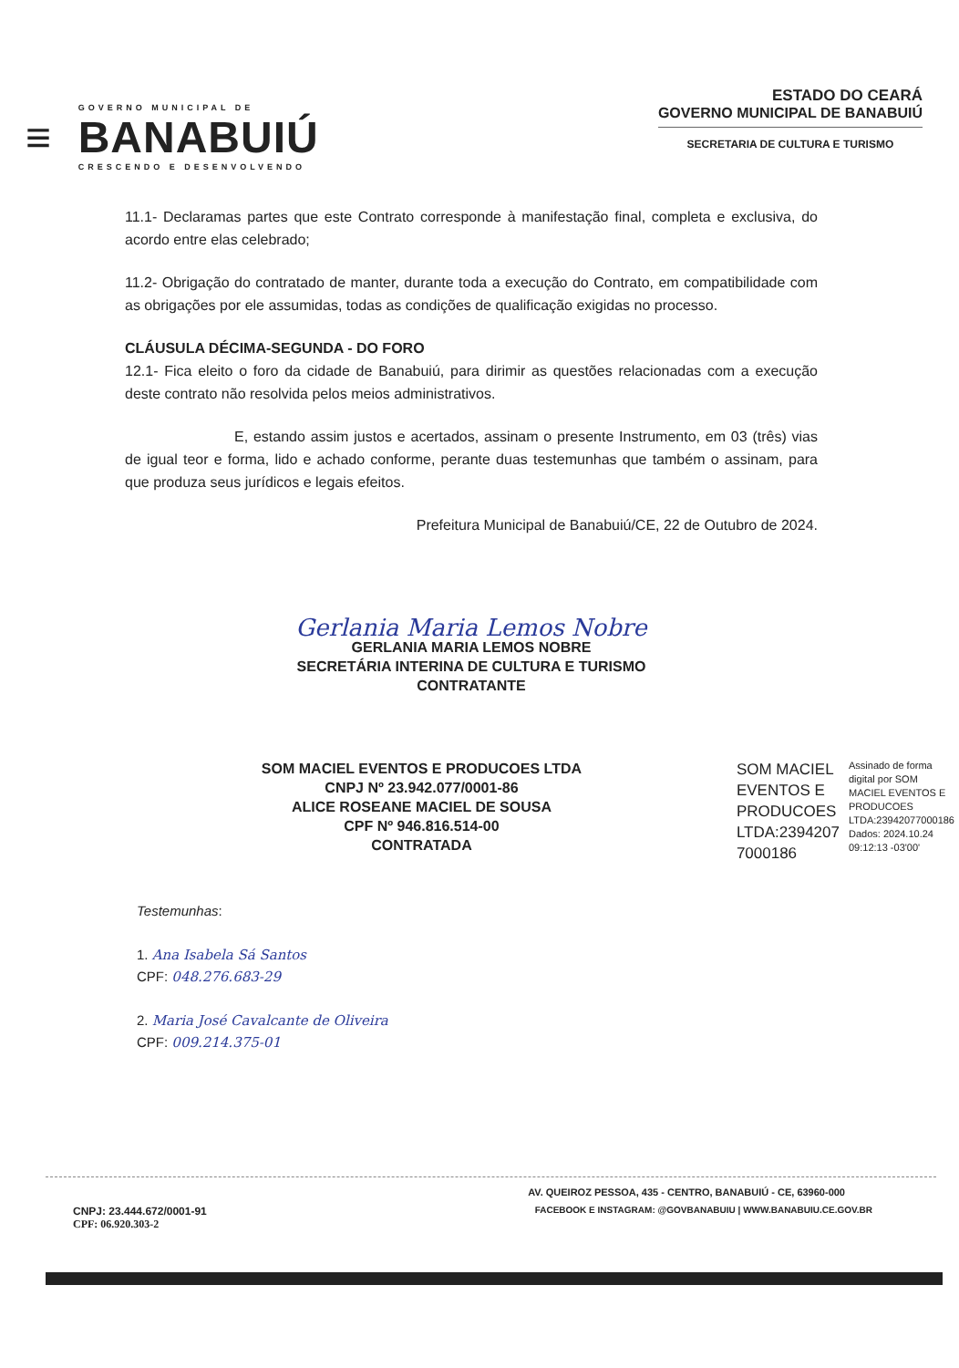≡
GOVERNO MUNICIPAL DE
BANABUIÚ
CRESCENDO E DESENVOLVENDO
ESTADO DO CEARÁ
GOVERNO MUNICIPAL DE BANABUIÚ
SECRETARIA DE CULTURA E TURISMO
11.1- Declaramas partes que este Contrato corresponde à manifestação final, completa e exclusiva, do acordo entre elas celebrado;
11.2- Obrigação do contratado de manter, durante toda a execução do Contrato, em compatibilidade com as obrigações por ele assumidas, todas as condições de qualificação exigidas no processo.
CLÁUSULA DÉCIMA-SEGUNDA - DO FORO
12.1- Fica eleito o foro da cidade de Banabuiú, para dirimir as questões relacionadas com a execução deste contrato não resolvida pelos meios administrativos.
E, estando assim justos e acertados, assinam o presente Instrumento, em 03 (três) vias de igual teor e forma, lido e achado conforme, perante duas testemunhas que também o assinam, para que produza seus jurídicos e legais efeitos.
Prefeitura Municipal de Banabuiú/CE, 22 de Outubro de 2024.
Gerlania Maria Lemos Nobre
GERLANIA MARIA LEMOS NOBRE
SECRETÁRIA INTERINA DE CULTURA E TURISMO
CONTRATANTE
SOM MACIEL EVENTOS E PRODUCOES LTDA
CNPJ Nº 23.942.077/0001-86
ALICE ROSEANE MACIEL DE SOUSA
CPF Nº 946.816.514-00
CONTRATADA
SOM MACIEL
EVENTOS E
PRODUCOES
LTDA:2394207
7000186
Assinado de forma
digital por SOM
MACIEL EVENTOS E
PRODUCOES
LTDA:23942077000186
Dados: 2024.10.24
09:12:13 -03'00'
Testemunhas:
1. Ana Isabela Sá Santos
CPF: 048.276.683-29
2. Maria José Cavalcante de Oliveira
CPF: 009.214.375-01
AV. QUEIROZ PESSOA, 435 - CENTRO, BANABUIÚ - CE, 63960-000
CNPJ: 23.444.672/0001-91
CPF: 06.920.303-2
FACEBOOK E INSTAGRAM: @GOVBANABUIU | WWW.BANABUIU.CE.GOV.BR